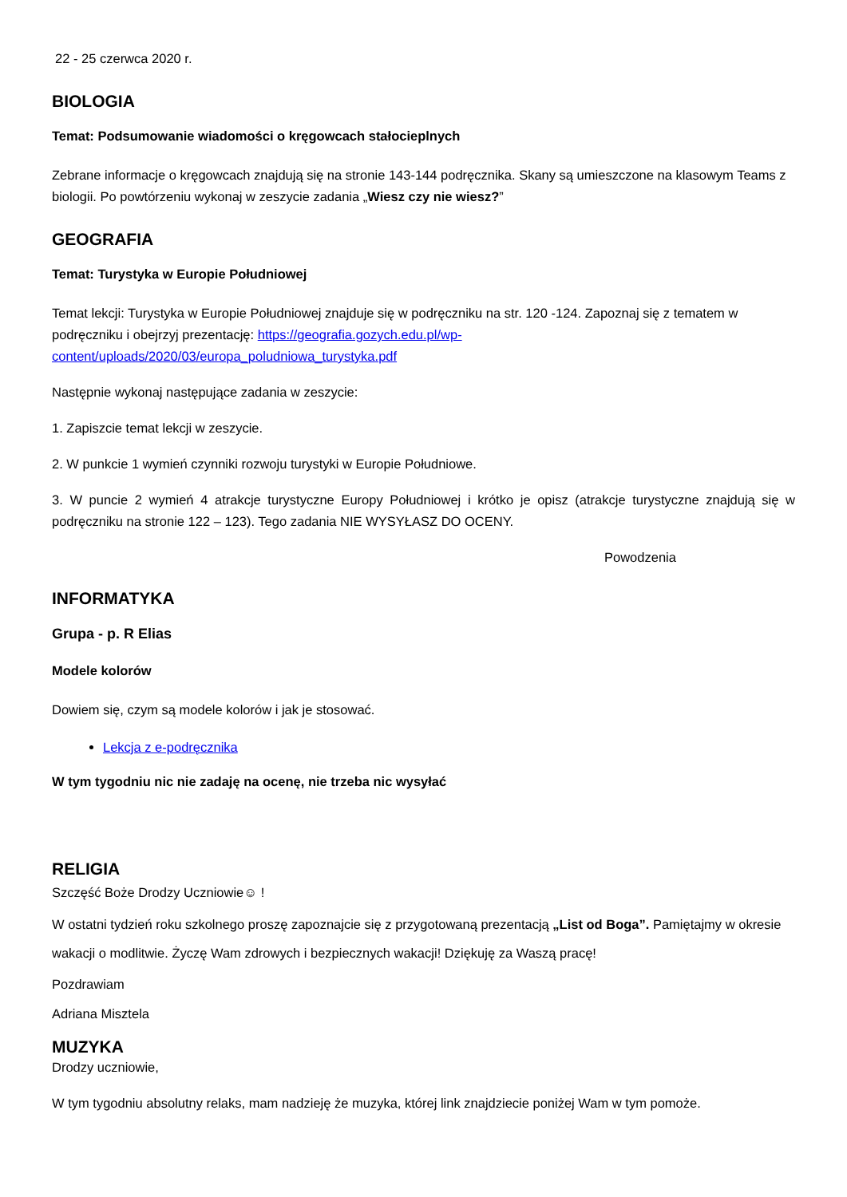22 - 25 czerwca 2020 r.
BIOLOGIA
Temat: Podsumowanie wiadomości o kręgowcach stałocieplnych
Zebrane informacje o kręgowcach znajdują się na stronie 143-144 podręcznika. Skany są umieszczone na klasowym Teams z biologii. Po powtórzeniu wykonaj w zeszycie zadania „Wiesz czy nie wiesz?”
GEOGRAFIA
Temat: Turystyka w Europie Południowej
Temat lekcji: Turystyka w Europie Południowej znajduje się w podręczniku na str. 120 -124. Zapoznaj się z tematem w podręczniku i obejrzyj prezentację: https://geografia.gozych.edu.pl/wp-content/uploads/2020/03/europa_poludniowa_turystyka.pdf
Następnie wykonaj następujące zadania w zeszycie:
1. Zapiszcie temat lekcji w zeszycie.
2. W punkcie 1 wymień czynniki rozwoju turystyki w Europie Południowe.
3. W puncie 2 wymień 4 atrakcje turystyczne Europy Południowej i krótko je opisz (atrakcje turystyczne znajdują się w podręczniku na stronie 122 – 123). Tego zadania NIE WYSYŁASZ DO OCENY.
Powodzenia
INFORMATYKA
Grupa - p. R Elias
Modele kolorów
Dowiem się, czym są modele kolorów i jak je stosować.
Lekcja z e-podręcznika
W tym tygodniu nic nie zadaję na ocenę, nie trzeba nic wysyłać
RELIGIA
Szczęść Boże Drodzy Uczniowie☺ !
W ostatni tydzień roku szkolnego proszę zapoznajcie się z przygotowaną prezentacją „List od Boga”. Pamiętajmy w okresie wakacji o modlitwie. Życzę Wam zdrowych i bezpiecznych wakacji! Dziękuję za Waszą pracę!
Pozdrawiam
Adriana Misztela
MUZYKA
Drodzy uczniowie,
W tym tygodniu absolutny relaks, mam nadzieję że muzyka, której link znajdziecie poniżej Wam w tym pomoże.